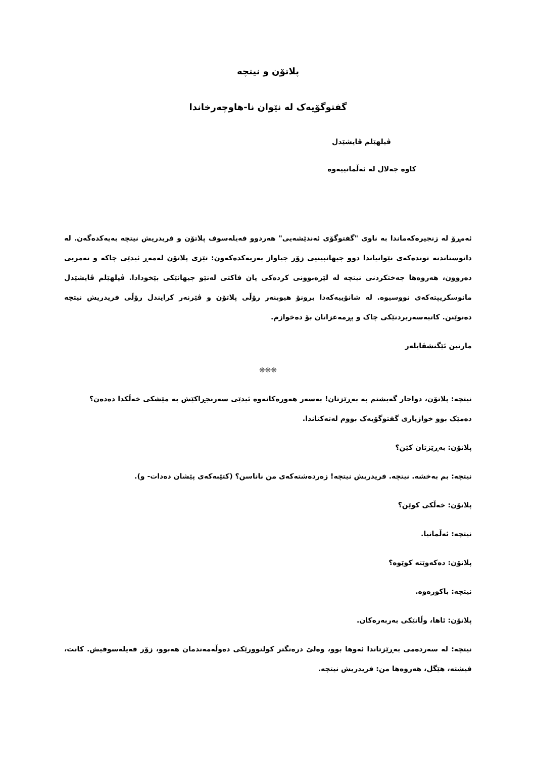پلاتۆن و نیتچە
گفتوگۆیەک لە نێوان نا-هاوچەرخاندا
ڤیلهێلم ڤایشێدل
کاوە جەلال لە ئەڵمانییەوە
ئەمڕۆ لە زنجیرەکەماندا بە ناوی "گفتوگۆی ئەندێشەیی" هەردوو فەیلەسوف پلاتۆن و فریدریش نیتچە بەیەکدەگەن. لە دانوستاندنە توندەکەی نێوانیاندا دوو جیهانبینیی زۆر جیاواز بەریەکدەکەون: تێزی پلاتۆن لەمەڕ ئیدێی چاکە و نەمریی دەروون، هەروەها جەختکردنی نیتچە لە لێرەبوونی کردەکی یان فاکتی لەنێو جیهانێکی بێخودادا. ڤیلهێلم ڤایشێدل مانوسکریپتەکەی نووسیوە. لە شانۆییەکەدا برونۆ هیوبنەر رۆڵی پلاتۆن و ڤێرنەر کرایندل رۆڵی فریدریش نیتچە دەنوێنن. کاتبەسەربردنێکی چاک و پڕمەغزاتان بۆ دەخوازم.
مارتین ئێگنشڤایلەر
❋❋❋
نیتچە: پلاتۆن، دواجار گەیشتم بە بەڕێزتان! بەسەر هەورەکانەوە ئیدێی سەرنجڕاکێش بە مێشکی خەڵکدا دەدەن؟ دەمێک بوو خوازیاری گفتوگۆیەک بووم لەتەکتاندا.
پلاتۆن: بەڕێزتان کێن؟
نیتچە: بم بەخشە. نیتچە. فریدریش نیتچە! زەردەشتەکەی من ناناسن؟ (کتێبەکەی پێشان دەدات- و).
پلاتۆن: خەڵکی کوێن؟
نیتچە: ئەڵمانیا.
پلاتۆن: دەکەوێتە کوێوە؟
نیتچە: باکورەوە.
پلاتۆن: ئاها، وڵاتێکی بەربەرەکان.
نیتچە: لە سەردەمی بەڕێزتاندا ئەوها بوو، وەلێ درەنگتر کولتوورێکی دەوڵەمەندمان هەبوو، زۆر فەیلەسوفیش. کانت، فیشتە، هێگل، هەروەها من: فریدریش نیتچە.